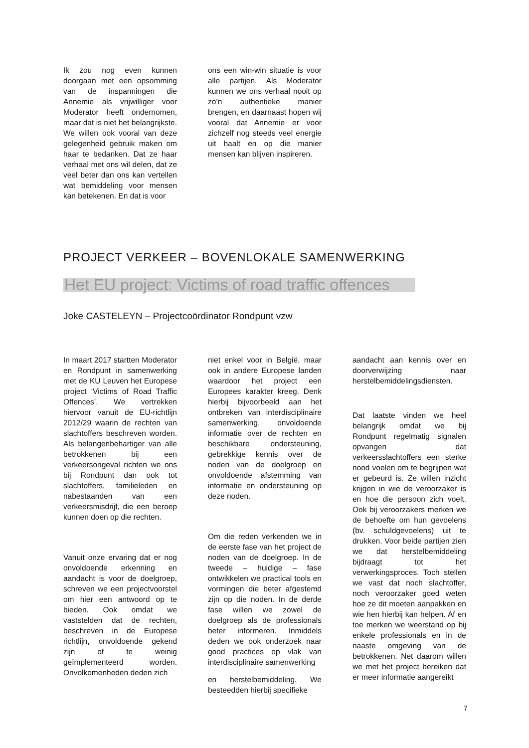Ik zou nog even kunnen doorgaan met een opsomming van de inspanningen die Annemie als vrijwilliger voor Moderator heeft ondernomen, maar dat is niet het belangrijkste. We willen ook vooral van deze gelegenheid gebruik maken om haar te bedanken. Dat ze haar verhaal met ons wil delen, dat ze veel beter dan ons kan vertellen wat bemiddeling voor mensen kan betekenen. En dat is voor
ons een win-win situatie is voor alle partijen. Als Moderator kunnen we ons verhaal nooit op zo’n authentieke manier brengen, en daarnaast hopen wij vooral dat Annemie er voor zichzelf nog steeds veel energie uit haalt en op die manier mensen kan blijven inspireren.
PROJECT VERKEER – BOVENLOKALE SAMENWERKING
Het EU project: Victims of road traffic offences
Joke CASTELEYN – Projectcoördinator Rondpunt vzw
In maart 2017 startten Moderator en Rondpunt in samenwerking met de KU Leuven het Europese project ‘Victims of Road Traffic Offences’. We vertrekken hiervoor vanuit de EU-richtlijn 2012/29 waarin de rechten van slachtoffers beschreven worden. Als belangenbehartiger van alle betrokkenen bij een verkeersongeval richten we ons bij Rondpunt dan ook tot slachtoffers, familieleden en nabestaanden van een verkeersmisdrijf, die een beroep kunnen doen op die rechten.
Vanuit onze ervaring dat er nog onvoldoende erkenning en aandacht is voor de doelgroep, schreven we een projectvoorstel om hier een antwoord op te bieden. Ook omdat we vaststelden dat de rechten, beschreven in de Europese richtlijn, onvoldoende gekend zijn of te weinig geïmplementeerd worden. Onvolkomenheden deden zich
niet enkel voor in België, maar ook in andere Europese landen waardoor het project een Europees karakter kreeg. Denk hierbij bijvoorbeeld aan het ontbreken van interdisciplinaire samenwerking, onvoldoende informatie over de rechten en beschikbare ondersteuning, gebrekkige kennis over de noden van de doelgroep en onvoldoende afstemming van informatie en ondersteuning op deze noden.
Om die reden verkenden we in de eerste fase van het project de noden van de doelgroep. In de tweede – huidige – fase ontwikkelen we practical tools en vormingen die beter afgestemd zijn op die noden. In de derde fase willen we zowel de doelgroep als de professionals beter informeren. Inmiddels deden we ook onderzoek naar good practices op vlak van interdisciplinaire samenwerking
en herstelbemiddeling. We besteedden hierbij specifieke
aandacht aan kennis over en doorverwijzing naar herstelbemiddelingsdiensten.
Dat laatste vinden we heel belangrijk omdat we bij Rondpunt regelmatig signalen opvangen dat verkeersslachtoffers een sterke nood voelen om te begrijpen wat er gebeurd is. Ze willen inzicht krijgen in wie de veroorzaker is en hoe die persoon zich voelt. Ook bij veroorzakers merken we de behoefte om hun gevoelens (bv. schuldgevoelens) uit te drukken. Voor beide partijen zien we dat herstelbemiddeling bijdraagt tot het verwerkingsproces. Toch stellen we vast dat noch slachtoffer, noch veroorzaker goed weten hoe ze dit moeten aanpakken en wie hen hierbij kan helpen. Af en toe merken we weerstand op bij enkele professionals en in de naaste omgeving van de betrokkenen. Net daarom willen we met het project bereiken dat er meer informatie aangereikt
7